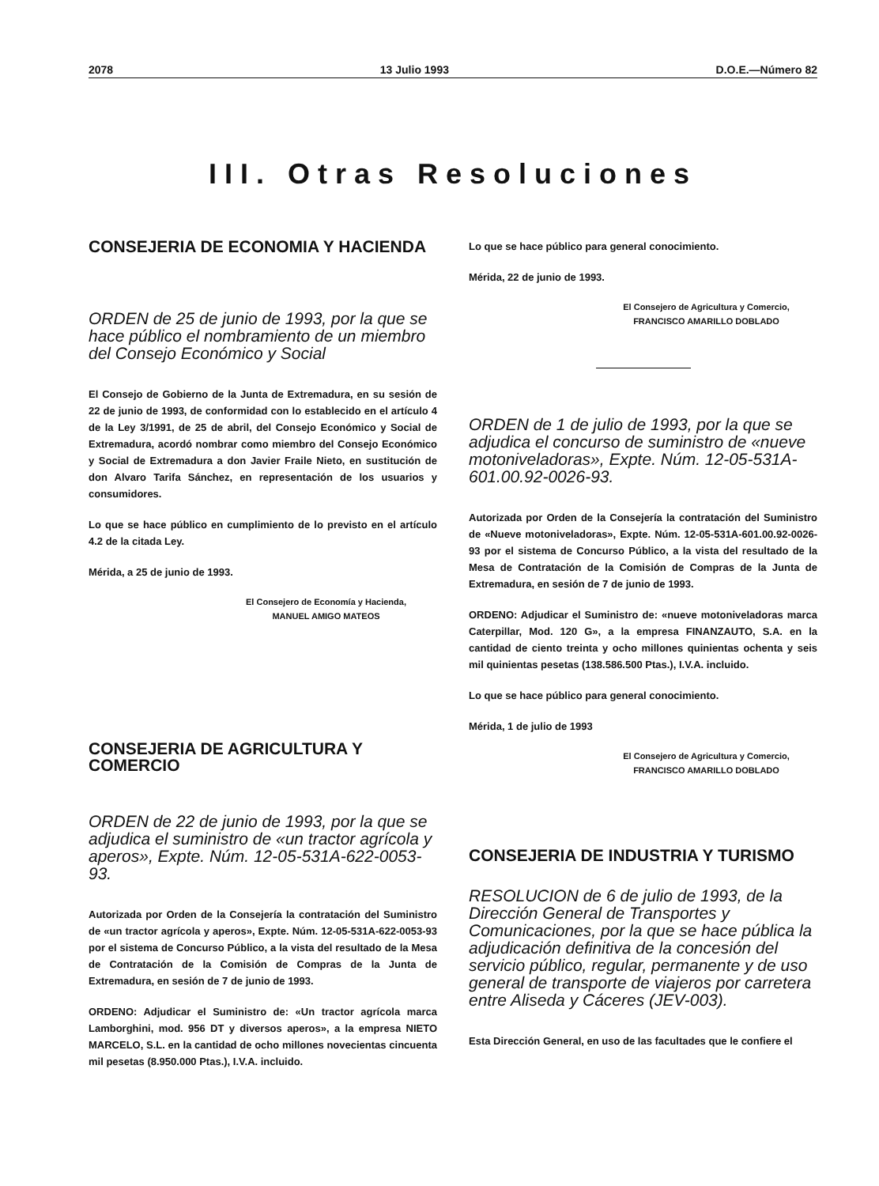2078 13 Julio 1993 D.O.E.—Número 82
III. Otras Resoluciones
CONSEJERIA DE ECONOMIA Y HACIENDA
ORDEN de 25 de junio de 1993, por la que se hace público el nombramiento de un miembro del Consejo Económico y Social
El Consejo de Gobierno de la Junta de Extremadura, en su sesión de 22 de junio de 1993, de conformidad con lo establecido en el artículo 4 de la Ley 3/1991, de 25 de abril, del Consejo Económico y Social de Extremadura, acordó nombrar como miembro del Consejo Económico y Social de Extremadura a don Javier Fraile Nieto, en sustitución de don Alvaro Tarifa Sánchez, en representación de los usuarios y consumidores.
Lo que se hace público en cumplimiento de lo previsto en el artículo 4.2 de la citada Ley.
Mérida, a 25 de junio de 1993.
El Consejero de Economía y Hacienda,
MANUEL AMIGO MATEOS
CONSEJERIA DE AGRICULTURA Y COMERCIO
ORDEN de 22 de junio de 1993, por la que se adjudica el suministro de «un tractor agrícola y aperos», Expte. Núm. 12-05-531A-622-0053-93.
Autorizada por Orden de la Consejería la contratación del Suministro de «un tractor agrícola y aperos», Expte. Núm. 12-05-531A-622-0053-93 por el sistema de Concurso Público, a la vista del resultado de la Mesa de Contratación de la Comisión de Compras de la Junta de Extremadura, en sesión de 7 de junio de 1993.
ORDENO: Adjudicar el Suministro de: «Un tractor agrícola marca Lamborghini, mod. 956 DT y diversos aperos», a la empresa NIETO MARCELO, S.L. en la cantidad de ocho millones novecientas cincuenta mil pesetas (8.950.000 Ptas.), I.V.A. incluido.
Lo que se hace público para general conocimiento.
Mérida, 22 de junio de 1993.
El Consejero de Agricultura y Comercio,
FRANCISCO AMARILLO DOBLADO
ORDEN de 1 de julio de 1993, por la que se adjudica el concurso de suministro de «nueve motoniveladoras», Expte. Núm. 12-05-531A-601.00.92-0026-93.
Autorizada por Orden de la Consejería la contratación del Suministro de «Nueve motoniveladoras», Expte. Núm. 12-05-531A-601.00.92-0026-93 por el sistema de Concurso Público, a la vista del resultado de la Mesa de Contratación de la Comisión de Compras de la Junta de Extremadura, en sesión de 7 de junio de 1993.
ORDENO: Adjudicar el Suministro de: «nueve motoniveladoras marca Caterpillar, Mod. 120 G», a la empresa FINANZAUTO, S.A. en la cantidad de ciento treinta y ocho millones quinientas ochenta y seis mil quinientas pesetas (138.586.500 Ptas.), I.V.A. incluido.
Lo que se hace público para general conocimiento.
Mérida, 1 de julio de 1993
El Consejero de Agricultura y Comercio,
FRANCISCO AMARILLO DOBLADO
CONSEJERIA DE INDUSTRIA Y TURISMO
RESOLUCION de 6 de julio de 1993, de la Dirección General de Transportes y Comunicaciones, por la que se hace pública la adjudicación definitiva de la concesión del servicio público, regular, permanente y de uso general de transporte de viajeros por carretera entre Aliseda y Cáceres (JEV-003).
Esta Dirección General, en uso de las facultades que le confiere el